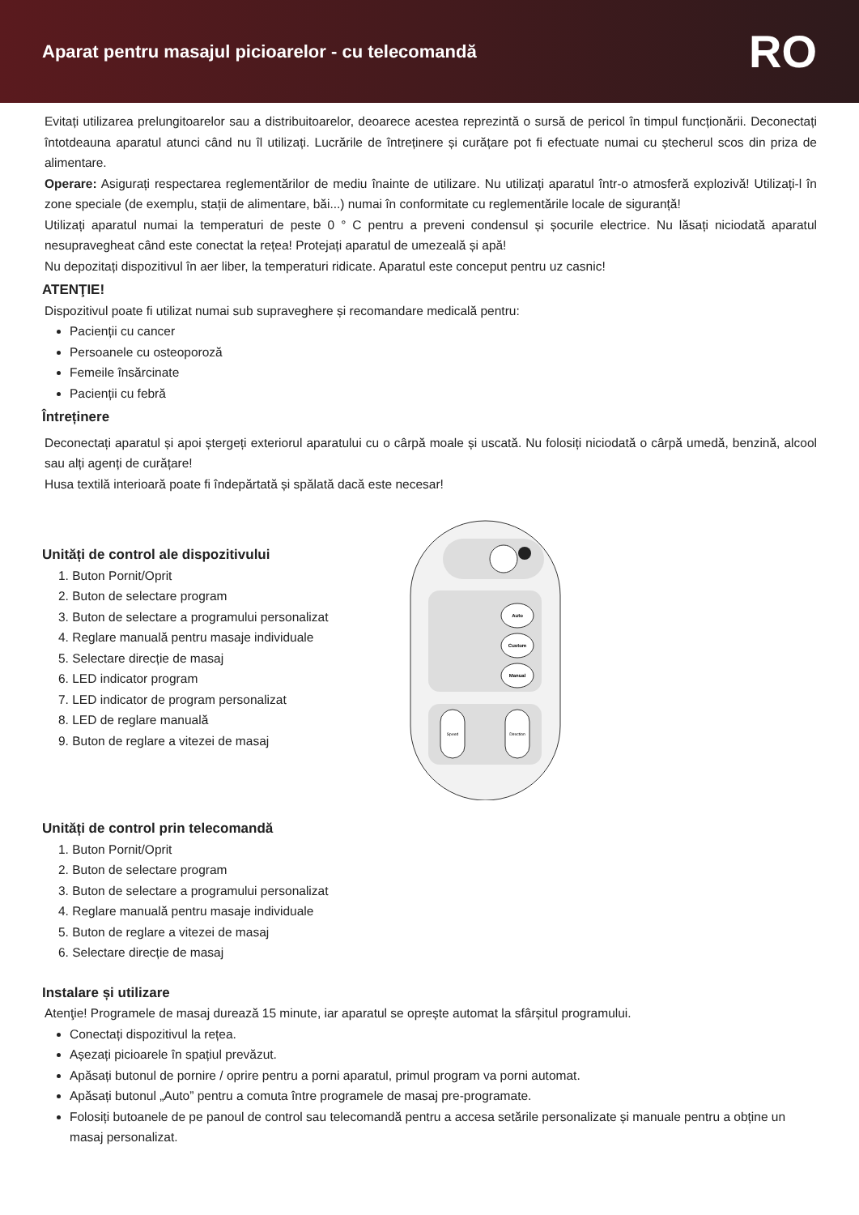Aparat pentru masajul picioarelor - cu telecomandă
RO
Evitați utilizarea prelungitoarelor sau a distribuitoarelor, deoarece acestea reprezintă o sursă de pericol în timpul funcționării. Deconectați întotdeauna aparatul atunci când nu îl utilizați. Lucrările de întreținere și curățare pot fi efectuate numai cu ștecherul scos din priza de alimentare.
Operare: Asigurați respectarea reglementărilor de mediu înainte de utilizare. Nu utilizați aparatul într-o atmosferă explozivă! Utilizați-l în zone speciale (de exemplu, stații de alimentare, băi...) numai în conformitate cu reglementările locale de siguranță!
Utilizați aparatul numai la temperaturi de peste 0 ° C pentru a preveni condensul și șocurile electrice. Nu lăsați niciodată aparatul nesupravegheat când este conectat la rețea! Protejați aparatul de umezeală și apă!
Nu depozitați dispozitivul în aer liber, la temperaturi ridicate. Aparatul este conceput pentru uz casnic!
ATENŢIE!
Dispozitivul poate fi utilizat numai sub supraveghere și recomandare medicală pentru:
Pacienții cu cancer
Persoanele cu osteoporoză
Femeile însărcinate
Pacienții cu febră
Întreținere
Deconectați aparatul și apoi ștergeți exteriorul aparatului cu o cârpă moale și uscată. Nu folosiți niciodată o cârpă umedă, benzină, alcool sau alți agenți de curățare!
Husa textilă interioară poate fi îndepărtată și spălată dacă este necesar!
Unități de control ale dispozitivului
1. Buton Pornit/Oprit
2. Buton de selectare program
3. Buton de selectare a programului personalizat
4. Reglare manuală pentru masaje individuale
5. Selectare direcție de masaj
6. LED indicator program
7. LED indicator de program personalizat
8. LED de reglare manuală
9. Buton de reglare a vitezei de masaj
Auto
Custom
Manual
Speed
Direction
Unități de control prin telecomandă
1. Buton Pornit/Oprit
2. Buton de selectare program
3. Buton de selectare a programului personalizat
4. Reglare manuală pentru masaje individuale
5. Buton de reglare a vitezei de masaj
6. Selectare direcție de masaj
Instalare și utilizare
Atenţie! Programele de masaj durează 15 minute, iar aparatul se oprește automat la sfârșitul programului.
Conectați dispozitivul la rețea.
Așezați picioarele în spațiul prevăzut.
Apăsați butonul de pornire / oprire pentru a porni aparatul, primul program va porni automat.
Apăsați butonul „Auto” pentru a comuta între programele de masaj pre-programate.
Folosiți butoanele de pe panoul de control sau telecomandă pentru a accesa setările personalizate și manuale pentru a obține un masaj personalizat.